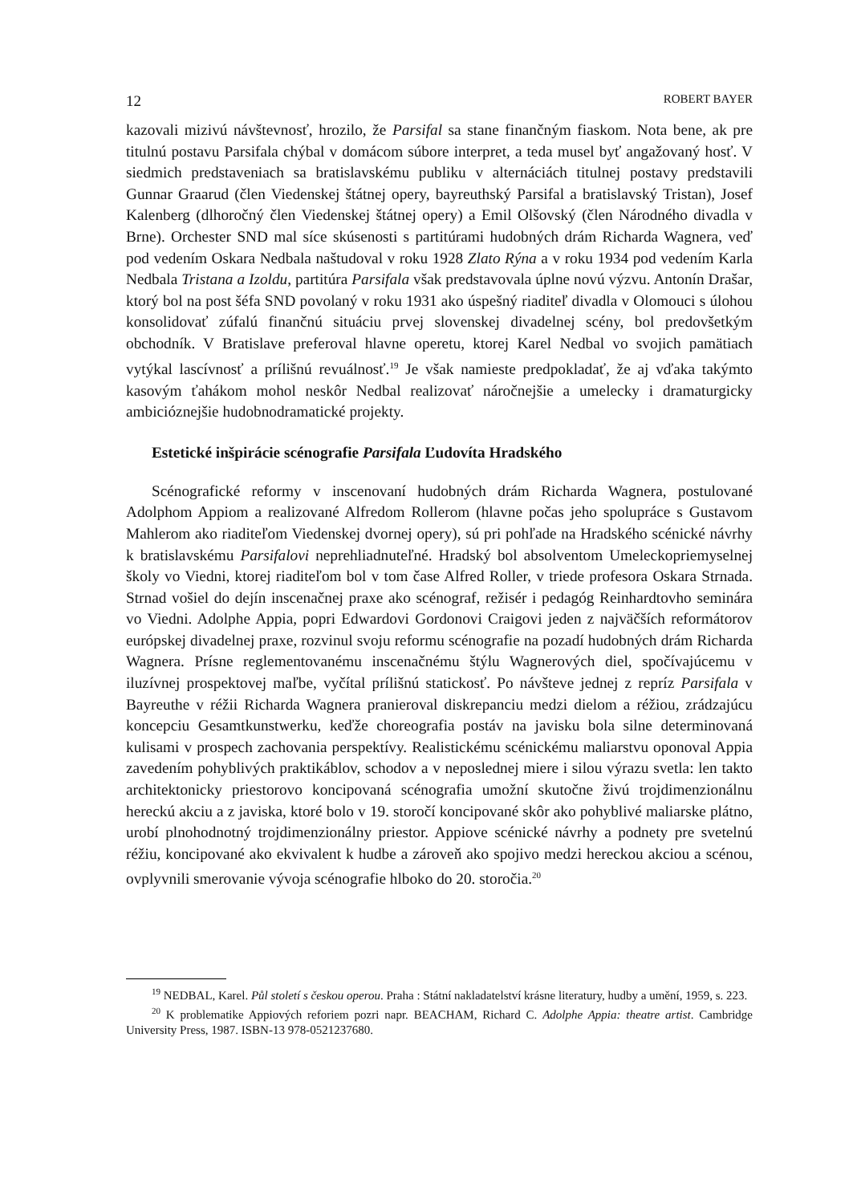12 ROBERT BAYER
kazovali mizivú návštevnosť, hrozilo, že Parsifal sa stane finančným fiaskom. Nota bene, ak pre titulnú postavu Parsifala chýbal v domácom súbore interpret, a teda musel byť angažovaný hosť. V siedmich predstaveniach sa bratislavskému publiku v alternáciách titulnej postavy predstavili Gunnar Graarud (člen Viedenskej štátnej opery, bayreuthský Parsifal a bratislavský Tristan), Josef Kalenberg (dlhoročný člen Viedenskej štátnej opery) a Emil Olšovský (člen Národného divadla v Brne). Orchester SND mal síce skúsenosti s partitúrami hudobných drám Richarda Wagnera, veď pod vedením Oskara Nedbala naštudoval v roku 1928 Zlato Rýna a v roku 1934 pod vedením Karla Nedbala Tristana a Izoldu, partitúra Parsifala však predstavovala úplne novú výzvu. Antonín Drašar, ktorý bol na post šéfa SND povolaný v roku 1931 ako úspešný riaditeľ divadla v Olomouci s úlohou konsolidovať zúfalú finančnú situáciu prvej slovenskej divadelnej scény, bol predovšetkým obchodník. V Bratislave preferoval hlavne operetu, ktorej Karel Nedbal vo svojich pamätiach vytýkal lascívnosť a prílišnú revuálnosť.<sup>19</sup> Je však namieste predpokladať, že aj vďaka takýmto kasovým ťahákom mohol neskôr Nedbal realizovať náročnejšie a umelecky i dramaturgicky ambicióznejšie hudobnodramatické projekty.
Estetické inšpirácie scénografie Parsifala Ľudovíta Hradského
Scénografické reformy v inscenovaní hudobných drám Richarda Wagnera, postulované Adolphom Appiom a realizované Alfredom Rollerom (hlavne počas jeho spolupráce s Gustavom Mahlerom ako riaditeľom Viedenskej dvornej opery), sú pri pohľade na Hradského scénické návrhy k bratislavskému Parsifalovi neprehliadnuteľné. Hradský bol absolventom Umeleckopriemyselnej školy vo Viedni, ktorej riaditeľom bol v tom čase Alfred Roller, v triede profesora Oskara Strnada. Strnad vošiel do dejín inscenačnej praxe ako scénograf, režisér i pedagóg Reinhardtovho seminára vo Viedni. Adolphe Appia, popri Edwardovi Gordonovi Craigovi jeden z najväčších reformátorov európskej divadelnej praxe, rozvinul svoju reformu scénografie na pozadí hudobných drám Richarda Wagnera. Prísne reglementovanému inscenačnému štýlu Wagnerových diel, spočívajúcemu v iluzívnej prospektovej maľbe, vyčítal prílišnú statickosť. Po návšteve jednej z repríz Parsifala v Bayreuthe v réžii Richarda Wagnera pranieroval diskrepanciu medzi dielom a réžiou, zrádzajúcu koncepciu Gesamtkunstwerku, keďže choreografia postáv na javisku bola silne determinovaná kulisami v prospech zachovania perspektívy. Realistickému scénickému maliarstvu oponoval Appia zavedením pohyblivých praktikáblov, schodov a v neposlednej miere i silou výrazu svetla: len takto architektonicky priestorovo koncipovaná scénografia umožní skutočne živú trojdimenzionálnu hereckú akciu a z javiska, ktoré bolo v 19. storočí koncipované skôr ako pohyblivé maliarske plátno, urobí plnohodnotný trojdimenzionálny priestor. Appiove scénické návrhy a podnety pre svetelnú réžiu, koncipované ako ekvivalent k hudbe a zároveň ako spojivo medzi hereckou akciou a scénou, ovplyvnili smerovanie vývoja scénografie hlboko do 20. storočia.<sup>20</sup>
<sup>19</sup> NEDBAL, Karel. Půl století s českou operou. Praha : Státní nakladatelství krásne literatury, hudby a umění, 1959, s. 223.
<sup>20</sup> K problematike Appiových reforiem pozri napr. BEACHAM, Richard C. Adolphe Appia: theatre artist. Cambridge University Press, 1987. ISBN-13 978-0521237680.